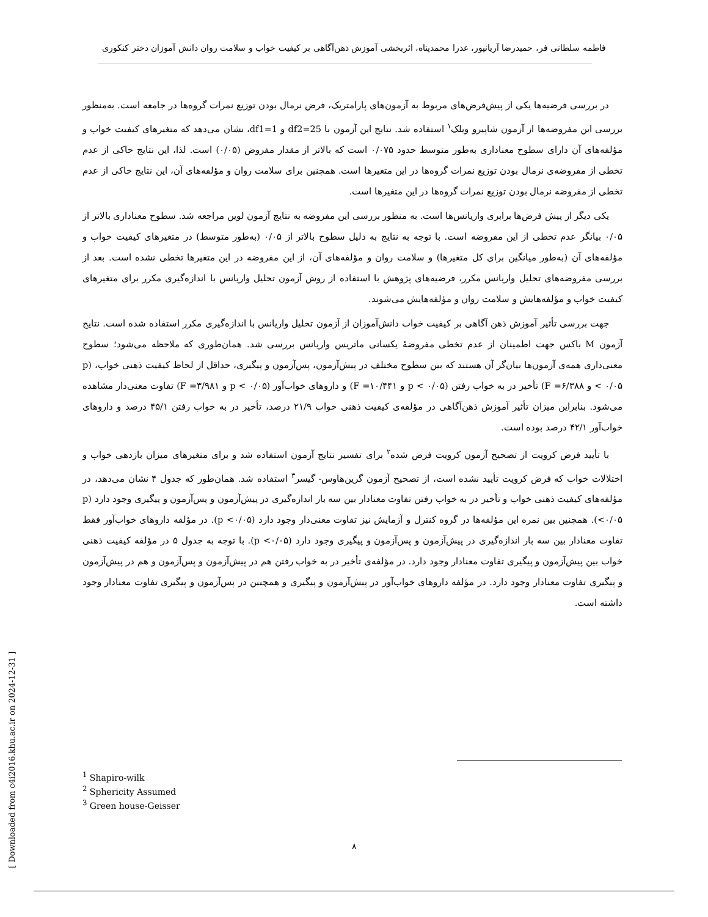فاطمه سلطانی فر، حمیدرضا آریانپور، عذرا محمدپناه، اثربخشی آموزش ذهن‌آگاهی بر کیفیت خواب و سلامت روان دانش آموزان دختر کنکوری
در بررسی فرضیه‌ها یکی از پیش‌فرض‌های مربوط به آزمون‌های پارامتریک، فرض نرمال بودن توزیع نمرات گروه‌ها در جامعه است. به‌منظور بررسی این مفروضه‌ها از آزمون شاپیرو ویلک<sup>۱</sup> استفاده شد. نتایج این آزمون با df2=25 و df1=1، نشان می‌دهد که متغیرهای کیفیت خواب و مؤلفه‌های آن دارای سطوح معناداری به‌طور متوسط حدود ۰/۰۷۵ است که بالاتر از مقدار مفروض (۰/۰۵) است. لذا، این نتایج حاکی از عدم تخطی از مفروضه‌ی نرمال بودن توزیع نمرات گروه‌ها در این متغیرها است. همچنین برای سلامت روان و مؤلفه‌های آن، این نتایج حاکی از عدم تخطی از مفروضه نرمال بودن توزیع نمرات گروه‌ها در این متغیرها است.
یکی دیگر از پیش فرض‌ها برابری واریانس‌ها است. به منظور بررسی این مفروضه به نتایج آزمون لوین مراجعه شد. سطوح معناداری بالاتر از ۰/۰۵ بیانگر عدم تخطی از این مفروضه است. با توجه به نتایج به دلیل سطوح بالاتر از ۰/۰۵ (به‌طور متوسط) در متغیرهای کیفیت خواب و مؤلفه‌های آن (به‌طور میانگین برای کل متغیرها) و سلامت روان و مؤلفه‌های آن، از این مفروضه در این متغیرها تخطی نشده است. بعد از بررسی مفروضه‌های تحلیل واریانس مکرر، فرضیه‌های پژوهش با استفاده از روش آزمون تحلیل واریانس با اندازه‌گیری مکرر برای متغیرهای کیفیت خواب و مؤلفه‌هایش و سلامت روان و مؤلفه‌هایش می‌شوند.
جهت بررسی تأثیر آموزش ذهن آگاهی بر کیفیت خواب دانش‌آموزان از آزمون تحلیل واریانس با اندازه‌گیری مکرر استفاده شده است. نتایج آزمون M باکس جهت اطمینان از عدم تخطی مفروضهٔ یکسانی ماتریس واریانس بررسی شد. همان‌طوری که ملاحظه می‌شود؛ سطوح معنی‌داری همه‌ی آزمون‌ها بیان‌گر آن هستند که بین سطوح مختلف در پیش‌آزمون، پس‌آزمون و پیگیری، حداقل از لحاظ کیفیت ذهنی خواب، (p < ۰/۰۵ و F =۶/۳۸۸) تأخیر در به خواب رفتن (p < ۰/۰۵ و F =۱۰/۴۴۱) و داروهای خواب‌آور (p < ۰/۰۵ و F =۳/۹۸۱) تفاوت معنی‌دار مشاهده می‌شود. بنابراین میزان تأثیر آموزش ذهن‌آگاهی در مؤلفه‌ی کیفیت ذهنی خواب ۲۱/۹ درصد، تأخیر در به خواب رفتن ۴۵/۱ درصد و داروهای خواب‌آور ۴۲/۱ درصد بوده است.
با تأیید فرض کرویت از تصحیح آزمون کرویت فرض شده<sup>۲</sup> برای تفسیر نتایج آزمون استفاده شد و برای متغیرهای میزان بازدهی خواب و اختلالات خواب که فرض کرویت تأیید نشده است، از تصحیح آزمون گرین‌هاوس- گیسر<sup>۳</sup> استفاده شد. همان‌طور که جدول ۴ نشان می‌دهد، در مؤلفه‌های کیفیت ذهنی خواب و تأخیر در به خواب رفتن تفاوت معنادار بین سه بار اندازه‌گیری در پیش‌آزمون و پس‌آزمون و پیگیری وجود دارد (p <۰/۰۵). همچنین بین نمره این مؤلفه‌ها در گروه کنترل و آزمایش نیز تفاوت معنی‌دار وجود دارد (p <۰/۰۵). در مؤلفه داروهای خواب‌آور فقط تفاوت معنادار بین سه بار اندازه‌گیری در پیش‌آزمون و پس‌آزمون و پیگیری وجود دارد (p <۰/۰۵). با توجه به جدول ۵ در مؤلفه کیفیت ذهنی خواب بین پیش‌آزمون و پیگیری تفاوت معنادار وجود دارد. در مؤلفه‌ی تأخیر در به خواب رفتن هم در پیش‌آزمون و پس‌آزمون و هم در پیش‌آزمون و پیگیری تفاوت معنادار وجود دارد. در مؤلفه داروهای خواب‌آور در پیش‌آزمون و پیگیری و همچنین در پس‌آزمون و پیگیری تفاوت معنادار وجود داشته است.
<sup>1</sup> Shapiro-wilk
<sup>2</sup> Sphericity Assumed
<sup>3</sup> Green house-Geisser
۸
[ Downloaded from c4i2016.khu.ac.ir on 2024-12-31 ]